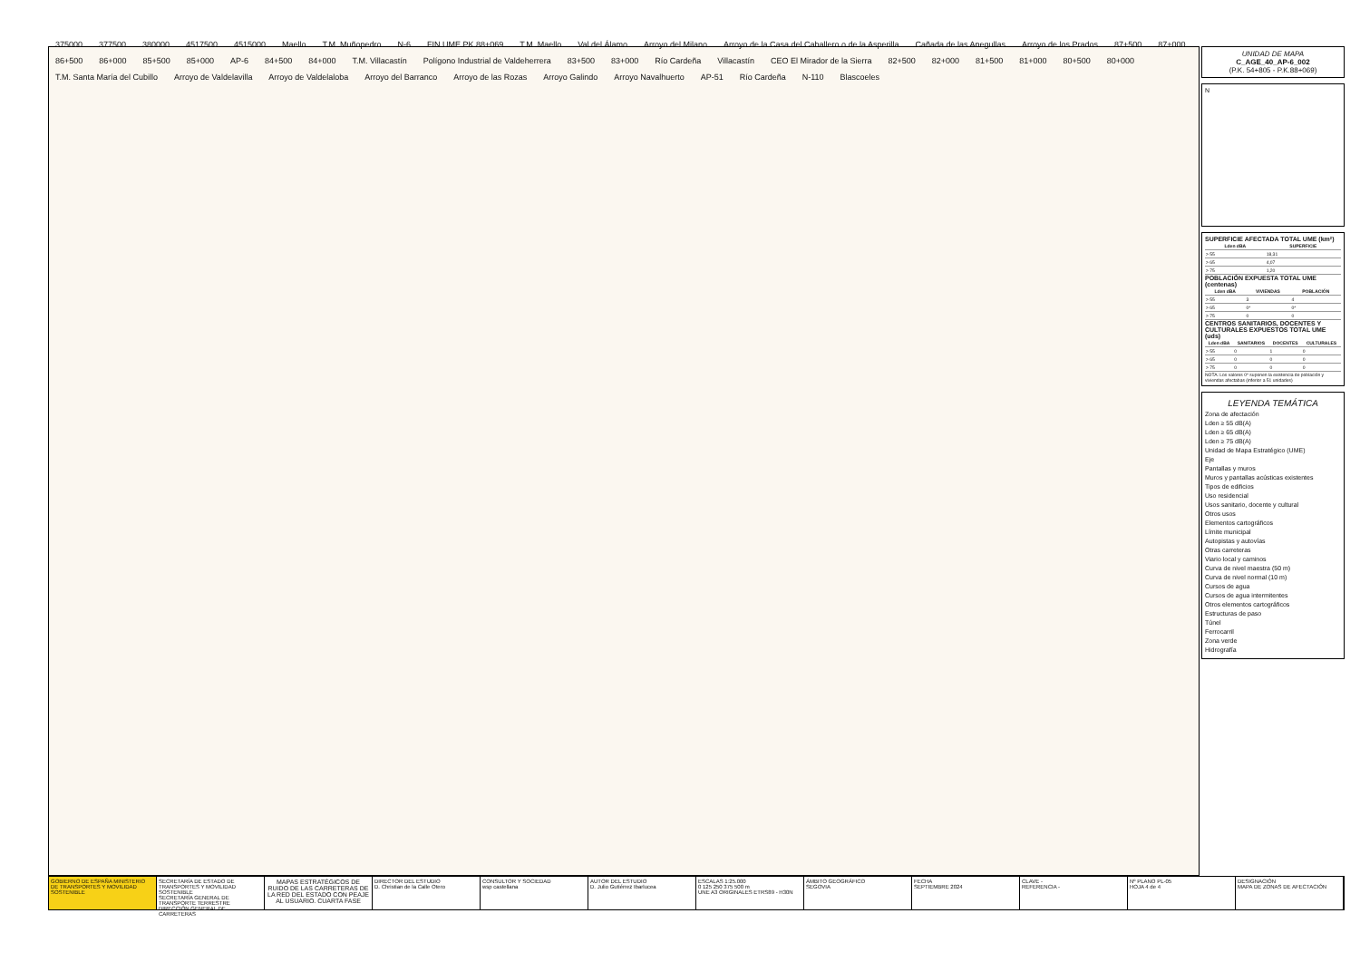375000 377500 380000 4517500 4515000 Maello T.M. Muñopedro N-6 FIN UME PK 88+069 T.M. Maello Val del Álamo Arroyo del Milano Arroyo de la Casa del Caballero o de la Asperilla Cañada de las Anegullas Arroyo de los Prados 87+500 87+000 86+500 86+000 85+500 85+000 AP-6 84+500 84+000 T.M. Villacastín Polígono Industrial de Valdeherrera 83+500 83+000 Río Cardeña Villacastín CEO El Mirador de la Sierra 82+500 82+000 81+500 81+000 80+500 80+000 T.M. Santa María del Cubillo Arroyo de Valdelavilla Arroyo de Valdelaloba Arroyo del Barranco Arroyo de las Rozas Arroyo Galindo Arroyo Navalhuerto AP-51 Río Cardeña N-110 Blascoeles
UNIDAD DE MAPA
C_AGE_40_AP-6_002
(P.K. 54+805 - P.K.88+069)
N
SUPERFICIE AFECTADA TOTAL UME (km²)
| Lden dBA | SUPERFICIE |
| --- | --- |
| > 55 | 18,31 |
| > 65 | 4,07 |
| > 75 | 1,20 |
POBLACIÓN EXPUESTA TOTAL UME (centenas)
| Lden dBA | VIVIENDAS | POBLACIÓN |
| --- | --- | --- |
| > 55 | 3 | 4 |
| > 65 | 0* | 0* |
| > 75 | 0 | 0 |
CENTROS SANITARIOS, DOCENTES Y CULTURALES EXPUESTOS TOTAL UME (uds)
| Lden dBA | SANITARIOS | DOCENTES | CULTURALES |
| --- | --- | --- | --- |
| > 55 | 0 | 1 | 0 |
| > 65 | 0 | 0 | 0 |
| > 75 | 0 | 0 | 0 |
NOTA: Los valores 0* suponen la existencia de población y viviendas afectabas (inferior a 51 unidades)
LEYENDA TEMÁTICA
Zona de afectación
Lden ≥ 55 dB(A)
Lden ≥ 65 dB(A)
Lden ≥ 75 dB(A)
Unidad de Mapa Estratégico (UME)
Eje
Pantallas y muros
Muros y pantallas acústicas existentes
Tipos de edificios
Uso residencial
Usos sanitario, docente y cultural
Otros usos
Elementos cartográficos
Límite municipal
Autopistas y autovías
Otras carreteras
Viario local y caminos
Curva de nivel maestra (50 m)
Curva de nivel normal (10 m)
Cursos de agua
Cursos de agua intermitentes
Otros elementos cartográficos
Estructuras de paso
Túnel
Ferrocarril
Zona verde
Hidrografía
GOBIERNO DE ESPAÑA MINISTERIO DE TRANSPORTES Y MOVILIDAD SOSTENIBLE
SECRETARÍA DE ESTADO DE TRANSPORTES Y MOVILIDAD SOSTENIBLE
SECRETARÍA GENERAL DE TRANSPORTE TERRESTRE
DIRECCIÓN GENERAL DE CARRETERAS
MAPAS ESTRATÉGICOS DE RUIDO DE LAS CARRETERAS DE LA RED DEL ESTADO CON PEAJE AL USUARIO. CUARTA FASE
DIRECTOR DEL ESTUDIO
D. Christian de la Calle Otero
CONSULTOR Y SOCIEDAD
wsp castellana
AUTOR DEL ESTUDIO
D. Julio Gutiérrez Ibarlucea
ESCALAS 1:25.000
0 125 250 375 500 m
UNE A3 ORIGINALES ETRS89 - H30N
ÁMBITO GEOGRÁFICO
SEGOVIA
FECHA
SEPTIEMBRE 2024
CLAVE -
REFERENCIA -
Nº PLANO PL-05
HOJA 4 de 4
DESIGNACIÓN
MAPA DE ZONAS DE AFECTACIÓN